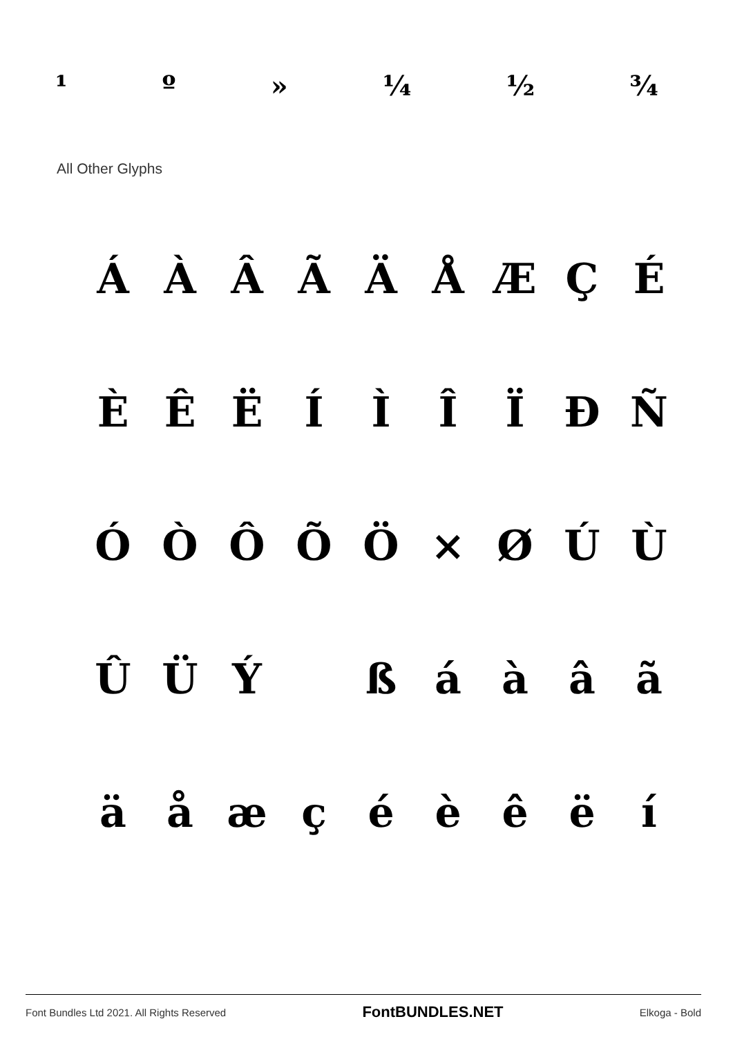¹ º » ¼ ½ ¾
All Other Glyphs
ÁÀÂÃÄÅÆÇÉ
ÈÊËÍÌÎÏÐÑ
ÓÒÔÕÖ × ØÚÙ
ÛÜÝ ßáàâã
äåæçéèêëí
Font Bundles Ltd 2021. All Rights Reserved FontBUNDLES.NET Elkoga - Bold